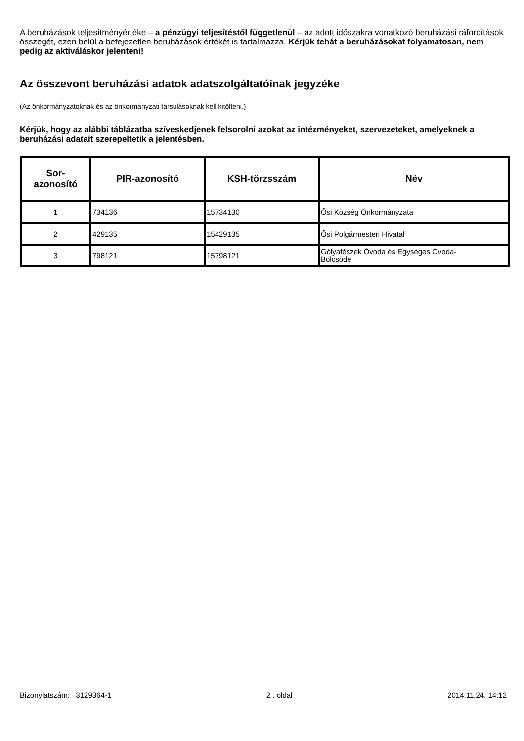A beruházások teljesítményértéke – a pénzügyi teljesítéstől függetlenül – az adott időszakra vonatkozó beruházási ráfordítások összegét, ezen belül a befejezetlen beruházások értékét is tartalmazza. Kérjük tehát a beruházásokat folyamatosan, nem pedig az aktiváláskor jelenteni!
Az összevont beruházási adatok adatszolgáltatóinak jegyzéke
(Az önkormányzatoknak és az önkormányzati társulásoknak kell kitölteni.)
Kérjük, hogy az alábbi táblázatba szíveskedjenek felsorolni azokat az intézményeket, szervezeteket, amelyeknek a beruházási adatait szerepeltetik a jelentésben.
| Sor- azonosító | PIR-azonosító | KSH-törzsszám | Név |
| --- | --- | --- | --- |
| 1 | 734136 | 15734130 | Ősi Község Önkormányzata |
| 2 | 429135 | 15429135 | Ősi Polgármesteri Hivatal |
| 3 | 798121 | 15798121 | Gólyafészek Óvoda és Egységes Óvoda- Bölcsöde |
Bizonylatszám: 3129364-1 2 . oldal 2014.11.24. 14:12